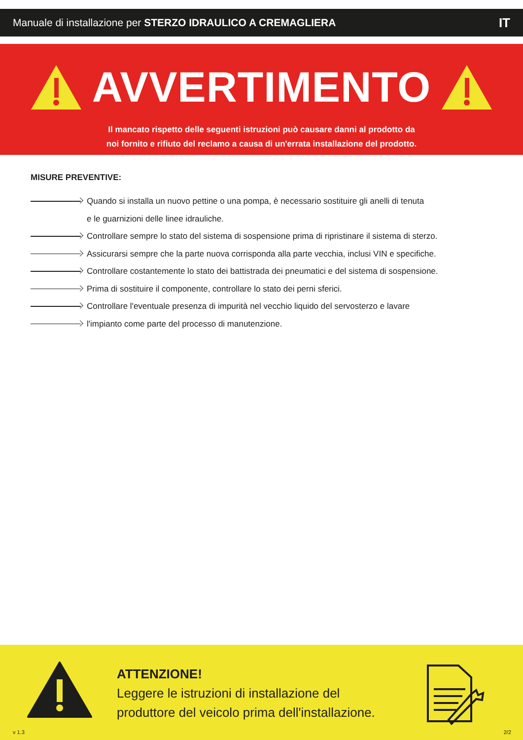Manuale di installazione per STERZO IDRAULICO A CREMAGLIERA IT
AVVERTIMENTO
Il mancato rispetto delle seguenti istruzioni può causare danni al prodotto da
noi fornito e rifiuto del reclamo a causa di un'errata installazione del prodotto.
MISURE PREVENTIVE:
Quando si installa un nuovo pettine o una pompa, è necessario sostituire gli anelli di tenuta
e le guarnizioni delle linee idrauliche.
Controllare sempre lo stato del sistema di sospensione prima di ripristinare il sistema di sterzo.
Assicurarsi sempre che la parte nuova corrisponda alla parte vecchia, inclusi VIN e specifiche.
Controllare costantemente lo stato dei battistrada dei pneumatici e del sistema di sospensione.
Prima di sostituire il componente, controllare lo stato dei perni sferici.
Controllare l'eventuale presenza di impurità nel vecchio liquido del servosterzo e lavare
l'impianto come parte del processo di manutenzione.
ATTENZIONE!
Leggere le istruzioni di installazione del
produttore del veicolo prima dell'installazione.
v 1.3 2/2